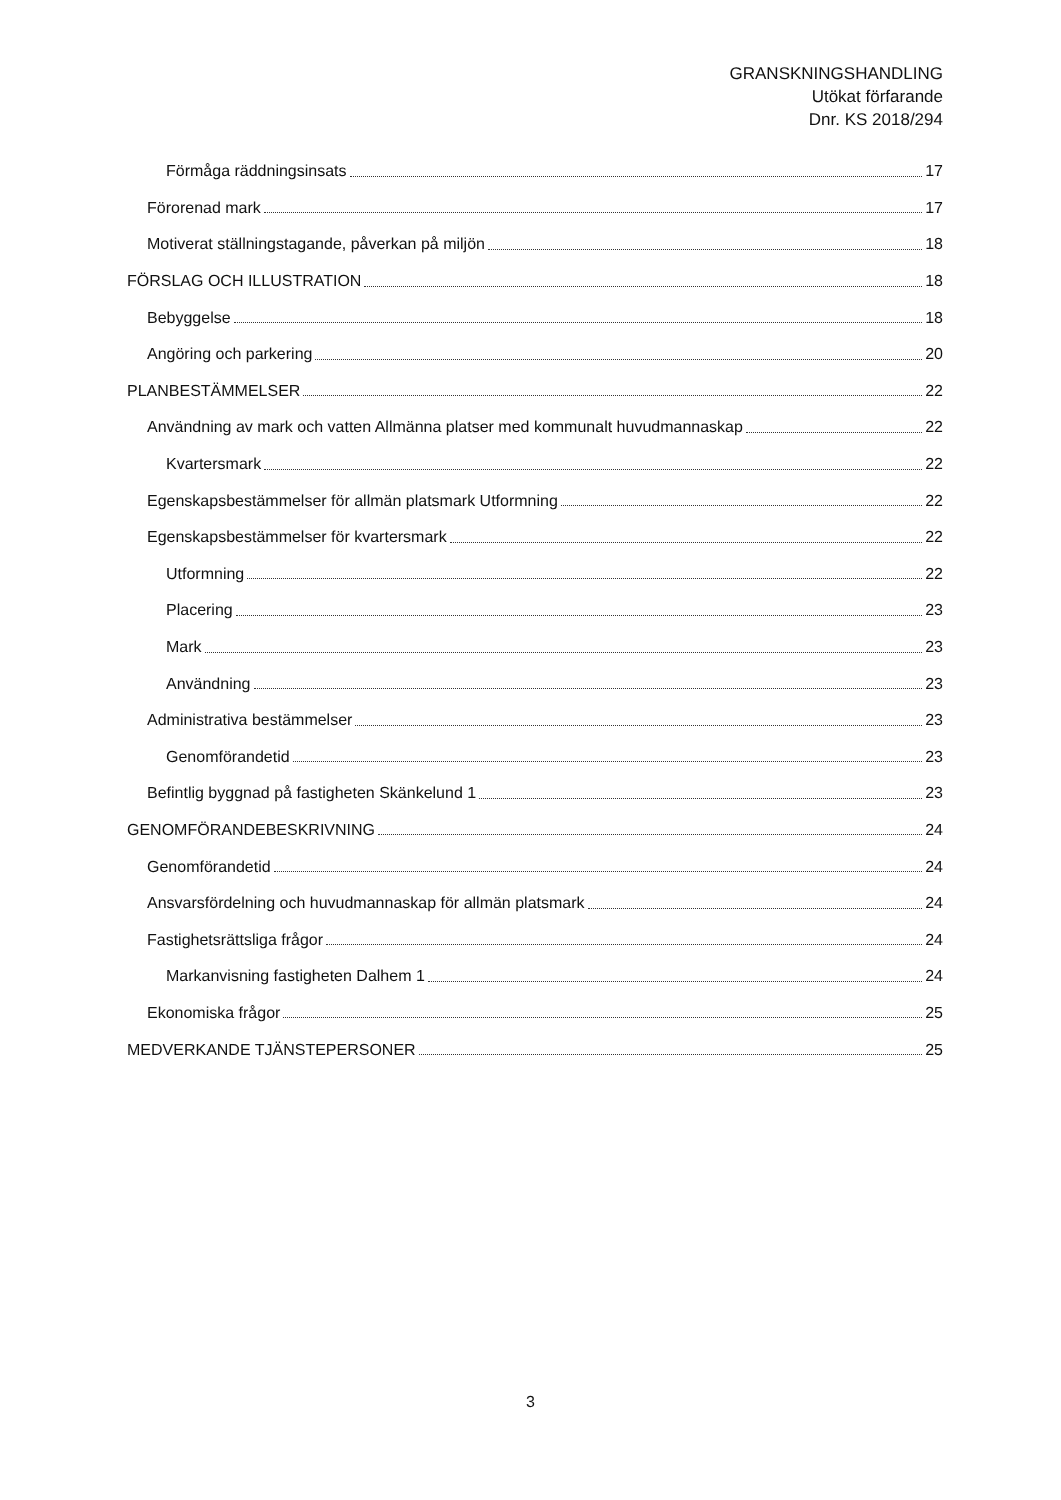GRANSKNINGSHANDLING
Utökat förfarande
Dnr. KS 2018/294
Förmåga räddningsinsats 17
Förorenad mark 17
Motiverat ställningstagande, påverkan på miljön 18
FÖRSLAG OCH ILLUSTRATION 18
Bebyggelse 18
Angöring och parkering 20
PLANBESTÄMMELSER 22
Användning av mark och vatten Allmänna platser med kommunalt huvudmannaskap 22
Kvartersmark 22
Egenskapsbestämmelser för allmän platsmark Utformning 22
Egenskapsbestämmelser för kvartersmark 22
Utformning 22
Placering 23
Mark 23
Användning 23
Administrativa bestämmelser 23
Genomförandetid 23
Befintlig byggnad på fastigheten Skänkelund 1 23
GENOMFÖRANDEBESKRIVNING 24
Genomförandetid 24
Ansvarsfördelning och huvudmannaskap för allmän platsmark 24
Fastighetsrättsliga frågor 24
Markanvisning fastigheten Dalhem 1 24
Ekonomiska frågor 25
MEDVERKANDE TJÄNSTEPERSONER 25
3